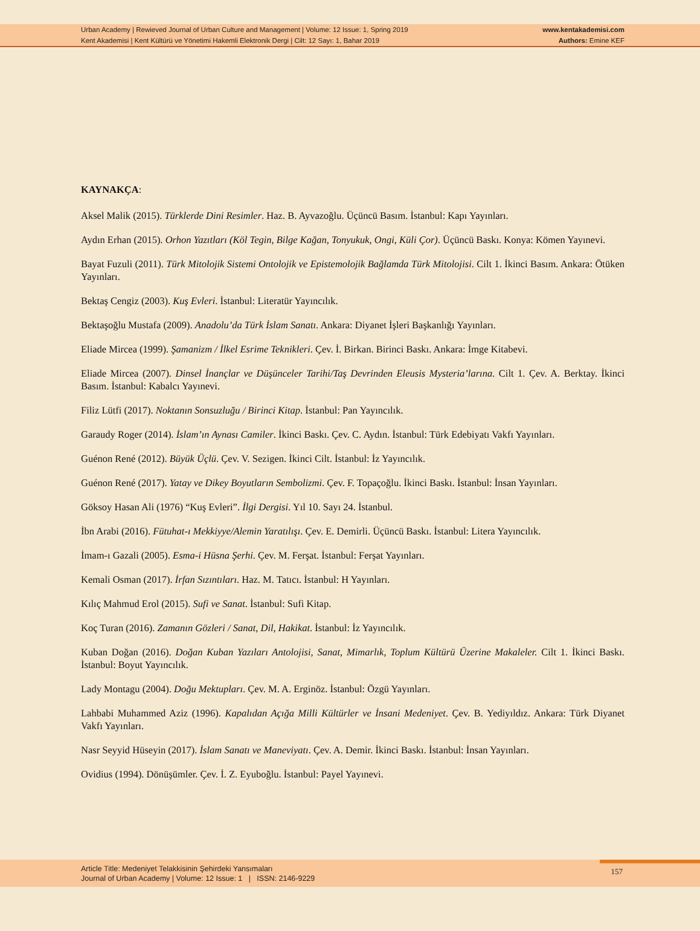Urban Academy | Rewieved Journal of Urban Culture and Management | Volume: 12 Issue: 1, Spring 2019
Kent Akademisi | Kent Kültürü ve Yönetimi Hakemli Elektronik Dergi | Cilt: 12 Sayı: 1, Bahar 2019
www.kentakademisi.com
Authors: Emine KEF
KAYNAKÇA:
Aksel Malik (2015). Türklerde Dini Resimler. Haz. B. Ayvazoğlu. Üçüncü Basım. İstanbul: Kapı Yayınları.
Aydın Erhan (2015). Orhon Yazıtları (Köl Tegin, Bilge Kağan, Tonyukuk, Ongi, Küli Çor). Üçüncü Baskı. Konya: Kömen Yayınevi.
Bayat Fuzuli (2011). Türk Mitolojik Sistemi Ontolojik ve Epistemolojik Bağlamda Türk Mitolojisi. Cilt 1. İkinci Basım. Ankara: Ötüken Yayınları.
Bektaş Cengiz (2003). Kuş Evleri. İstanbul: Literatür Yayıncılık.
Bektaşoğlu Mustafa (2009). Anadolu’da Türk İslam Sanatı. Ankara: Diyanet İşleri Başkanlığı Yayınları.
Eliade Mircea (1999). Şamanizm / İlkel Esrime Teknikleri. Çev. İ. Birkan. Birinci Baskı. Ankara: İmge Kitabevi.
Eliade Mircea (2007). Dinsel İnançlar ve Düşünceler Tarihi/Taş Devrinden Eleusis Mysteria’larına. Cilt 1. Çev. A. Berktay. İkinci Basım. İstanbul: Kabalcı Yayınevi.
Filiz Lütfi (2017). Noktanın Sonsuzluğu / Birinci Kitap. İstanbul: Pan Yayıncılık.
Garaudy Roger (2014). İslam’ın Aynası Camiler. İkinci Baskı. Çev. C. Aydın. İstanbul: Türk Edebiyatı Vakfı Yayınları.
Guénon René (2012). Büyük Üçlü. Çev. V. Sezigen. İkinci Cilt. İstanbul: İz Yayıncılık.
Guénon René (2017). Yatay ve Dikey Boyutların Sembolizmi. Çev. F. Topaçoğlu. İkinci Baskı. İstanbul: İnsan Yayınları.
Göksoy Hasan Ali (1976) “Kuş Evleri”. İlgi Dergisi. Yıl 10. Sayı 24. İstanbul.
İbn Arabi (2016). Fütuhat-ı Mekkiyye/Alemin Yaratılışı. Çev. E. Demirli. Üçüncü Baskı. İstanbul: Litera Yayıncılık.
İmam-ı Gazali (2005). Esma-i Hüsna Şerhi. Çev. M. Ferşat. İstanbul: Ferşat Yayınları.
Kemali Osman (2017). İrfan Sızıntıları. Haz. M. Tatıcı. İstanbul: H Yayınları.
Kılıç Mahmud Erol (2015). Sufi ve Sanat. İstanbul: Sufi Kitap.
Koç Turan (2016). Zamanın Gözleri / Sanat, Dil, Hakikat. İstanbul: İz Yayıncılık.
Kuban Doğan (2016). Doğan Kuban Yazıları Antolojisi, Sanat, Mimarlık, Toplum Kültürü Üzerine Makaleler. Cilt 1. İkinci Baskı. İstanbul: Boyut Yayıncılık.
Lady Montagu (2004). Doğu Mektupları. Çev. M. A. Erginöz. İstanbul: Özgü Yayınları.
Lahbabi Muhammed Aziz (1996). Kapalıdan Açığa Milli Kültürler ve İnsani Medeniyet. Çev. B. Yediyıldız. Ankara: Türk Diyanet Vakfı Yayınları.
Nasr Seyyid Hüseyin (2017). İslam Sanatı ve Maneviyatı. Çev. A. Demir. İkinci Baskı. İstanbul: İnsan Yayınları.
Ovidius (1994). Dönüşümler. Çev. İ. Z. Eyuboğlu. İstanbul: Payel Yayınevi.
Article Title: Medeniyet Telakkisinin Şehirdeki Yansımaları
Journal of Urban Academy | Volume: 12 Issue: 1 | ISSN: 2146-9229
157